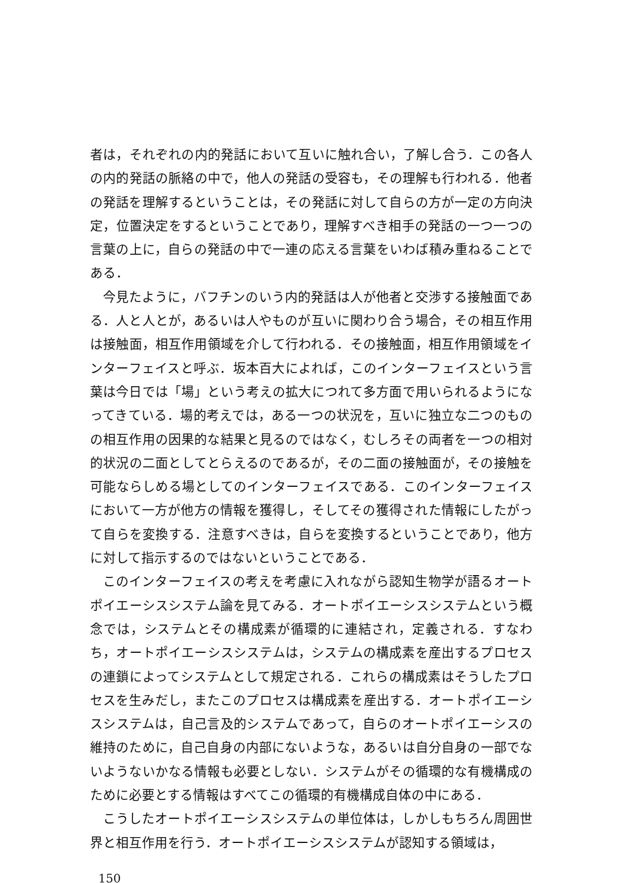者は，それぞれの内的発話において互いに触れ合い，了解し合う．この各人の内的発話の脈絡の中で，他人の発話の受容も，その理解も行われる．他者の発話を理解するということは，その発話に対して自らの方が一定の方向決定，位置決定をするということであり，理解すべき相手の発話の一つ一つの言葉の上に，自らの発話の中で一連の応える言葉をいわば積み重ねることである．
今見たように，バフチンのいう内的発話は人が他者と交渉する接触面である．人と人とが，あるいは人やものが互いに関わり合う場合，その相互作用は接触面，相互作用領域を介して行われる．その接触面，相互作用領域をインターフェイスと呼ぶ．坂本百大によれば，このインターフェイスという言葉は今日では「場」という考えの拡大につれて多方面で用いられるようになってきている．場的考えでは，ある一つの状況を，互いに独立な二つのものの相互作用の因果的な結果と見るのではなく，むしろその両者を一つの相対的状況の二面としてとらえるのであるが，その二面の接触面が，その接触を可能ならしめる場としてのインターフェイスである．このインターフェイスにおいて一方が他方の情報を獲得し，そしてその獲得された情報にしたがって自らを変換する．注意すべきは，自らを変換するということであり，他方に対して指示するのではないということである．
このインターフェイスの考えを考慮に入れながら認知生物学が語るオートポイエーシスシステム論を見てみる．オートポイエーシスシステムという概念では，システムとその構成素が循環的に連結され，定義される．すなわち，オートポイエーシスシステムは，システムの構成素を産出するプロセスの連鎖によってシステムとして規定される．これらの構成素はそうしたプロセスを生みだし，またこのプロセスは構成素を産出する．オートポイエーシスシステムは，自己言及的システムであって，自らのオートポイエーシスの維持のために，自己自身の内部にないような，あるいは自分自身の一部でないようないかなる情報も必要としない．システムがその循環的な有機構成のために必要とする情報はすべてこの循環的有機構成自体の中にある．
こうしたオートポイエーシスシステムの単位体は，しかしもちろん周囲世界と相互作用を行う．オートポイエーシスシステムが認知する領域は，
150